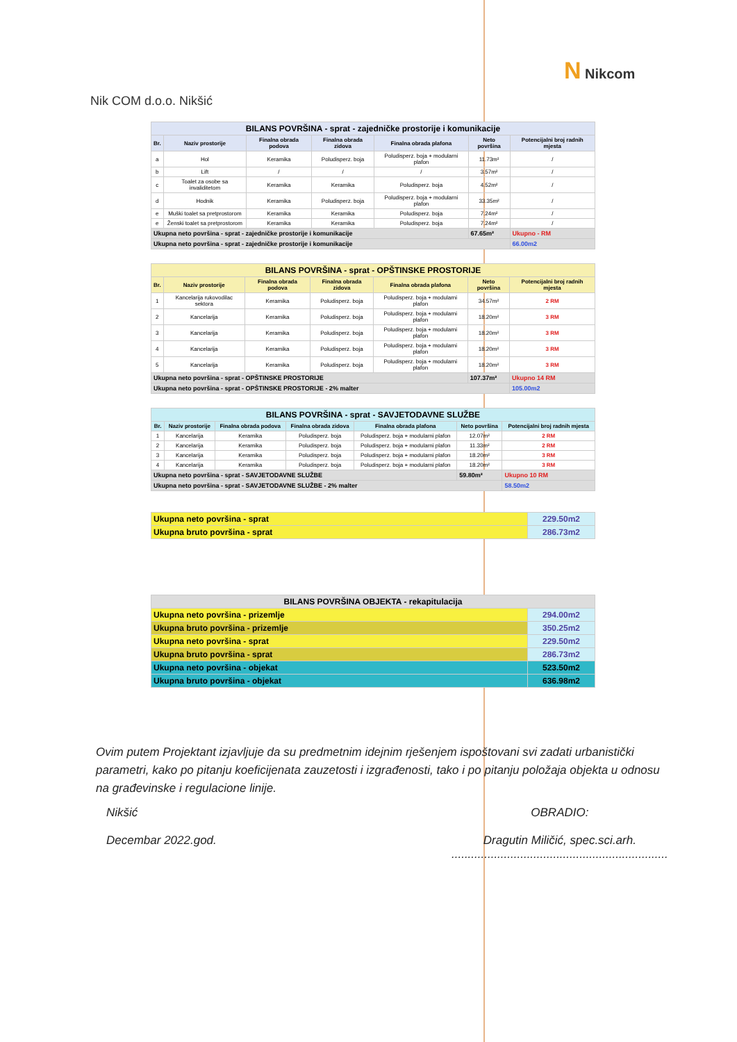N Nikcom
Nik COM d.o.o. Nikšić
| BILANS POVRŠINA - sprat - zajedničke prostorije i komunikacije | | | | | | |
| Br. | Naziv prostorije | Finalna obrada podova | Finalna obrada zidova | Finalna obrada plafona | Neto površina | Potencijalni broj radnih mjesta |
| a | Hol | Keramika | Poludisperz. boja | Poludisperz. boja + modularni plafon | 11.73m² | / |
| b | Lift | / | / | / | 3.57m² | / |
| c | Toalet za osobe sa invaliditetom | Keramika | Keramika | Poludisperz. boja | 4.52m² | / |
| d | Hodnik | Keramika | Poludisperz. boja | Poludisperz. boja + modularni plafon | 33.35m² | / |
| e | Muški toalet sa pretprostorom | Keramika | Keramika | Poludisperz. boja | 7.24m² | / |
| e | Ženski toalet sa pretprostorom | Keramika | Keramika | Poludisperz. boja | 7.24m² | / |
| Ukupna neto površina - sprat - zajedničke prostorije i komunikacije | | | | | 67.65m² | Ukupno - RM |
| Ukupna neto površina - sprat - zajedničke prostorije i komunikacije | | | | | | 66.00m2 |
| BILANS POVRŠINA - sprat - OPŠTINSKE PROSTORIJE | | | | | | |
| Br. | Naziv prostorije | Finalna obrada podova | Finalna obrada zidova | Finalna obrada plafona | Neto površina | Potencijalni broj radnih mjesta |
| 1 | Kancelarija rukovodilac sektora | Keramika | Poludisperz. boja | Poludisperz. boja + modularni plafon | 34.57m² | 2 RM |
| 2 | Kancelarija | Keramika | Poludisperz. boja | Poludisperz. boja + modularni plafon | 18.20m² | 3 RM |
| 3 | Kancelarija | Keramika | Poludisperz. boja | Poludisperz. boja + modularni plafon | 18.20m² | 3 RM |
| 4 | Kancelarija | Keramika | Poludisperz. boja | Poludisperz. boja + modularni plafon | 18.20m² | 3 RM |
| 5 | Kancelarija | Keramika | Poludisperz. boja | Poludisperz. boja + modularni plafon | 18.20m² | 3 RM |
| Ukupna neto površina - sprat - OPŠTINSKE PROSTORIJE | | | | | 107.37m² | Ukupno 14 RM |
| Ukupna neto površina - sprat - OPŠTINSKE PROSTORIJE - 2% malter | | | | | | 105.00m2 |
| BILANS POVRŠINA - sprat - SAVJETODAVNE SLUŽBE | | | | | | |
| Br. | Naziv prostorije | Finalna obrada podova | Finalna obrada zidova | Finalna obrada plafona | Neto površina | Potencijalni broj radnih mjesta |
| 1 | Kancelarija | Keramika | Poludisperz. boja | Poludisperz. boja + modularni plafon | 12.07m² | 2 RM |
| 2 | Kancelarija | Keramika | Poludisperz. boja | Poludisperz. boja + modularni plafon | 11.33m² | 2 RM |
| 3 | Kancelarija | Keramika | Poludisperz. boja | Poludisperz. boja + modularni plafon | 18.20m² | 3 RM |
| 4 | Kancelarija | Keramika | Poludisperz. boja | Poludisperz. boja + modularni plafon | 18.20m² | 3 RM |
| Ukupna neto površina - sprat - SAVJETODAVNE SLUŽBE | | | | | 59.80m² | Ukupno 10 RM |
| Ukupna neto površina - sprat - SAVJETODAVNE SLUŽBE - 2% malter | | | | | | 58.50m2 |
| Ukupna neto površina - sprat | 229.50m2 |
| Ukupna bruto površina - sprat | 286.73m2 |
| BILANS POVRŠINA OBJEKTA - rekapitulacija | |
| Ukupna neto površina - prizemlje | 294.00m2 |
| Ukupna bruto površina - prizemlje | 350.25m2 |
| Ukupna neto površina - sprat | 229.50m2 |
| Ukupna bruto površina - sprat | 286.73m2 |
| Ukupna neto površina - objekat | 523.50m2 |
| Ukupna bruto površina - objekat | 636.98m2 |
Ovim putem Projektant izjavljuje da su predmetnim idejnim rješenjem ispoštovani svi zadati urbanistički parametri, kako po pitanju koeficijenata zauzetosti i izgrađenosti, tako i po pitanju položaja objekta u odnosu na građevinske i regulacione linije.
Nikšić
Decembar 2022.god.
OBRADIO:
Dragutin Miličić, spec.sci.arh.
..................................................................